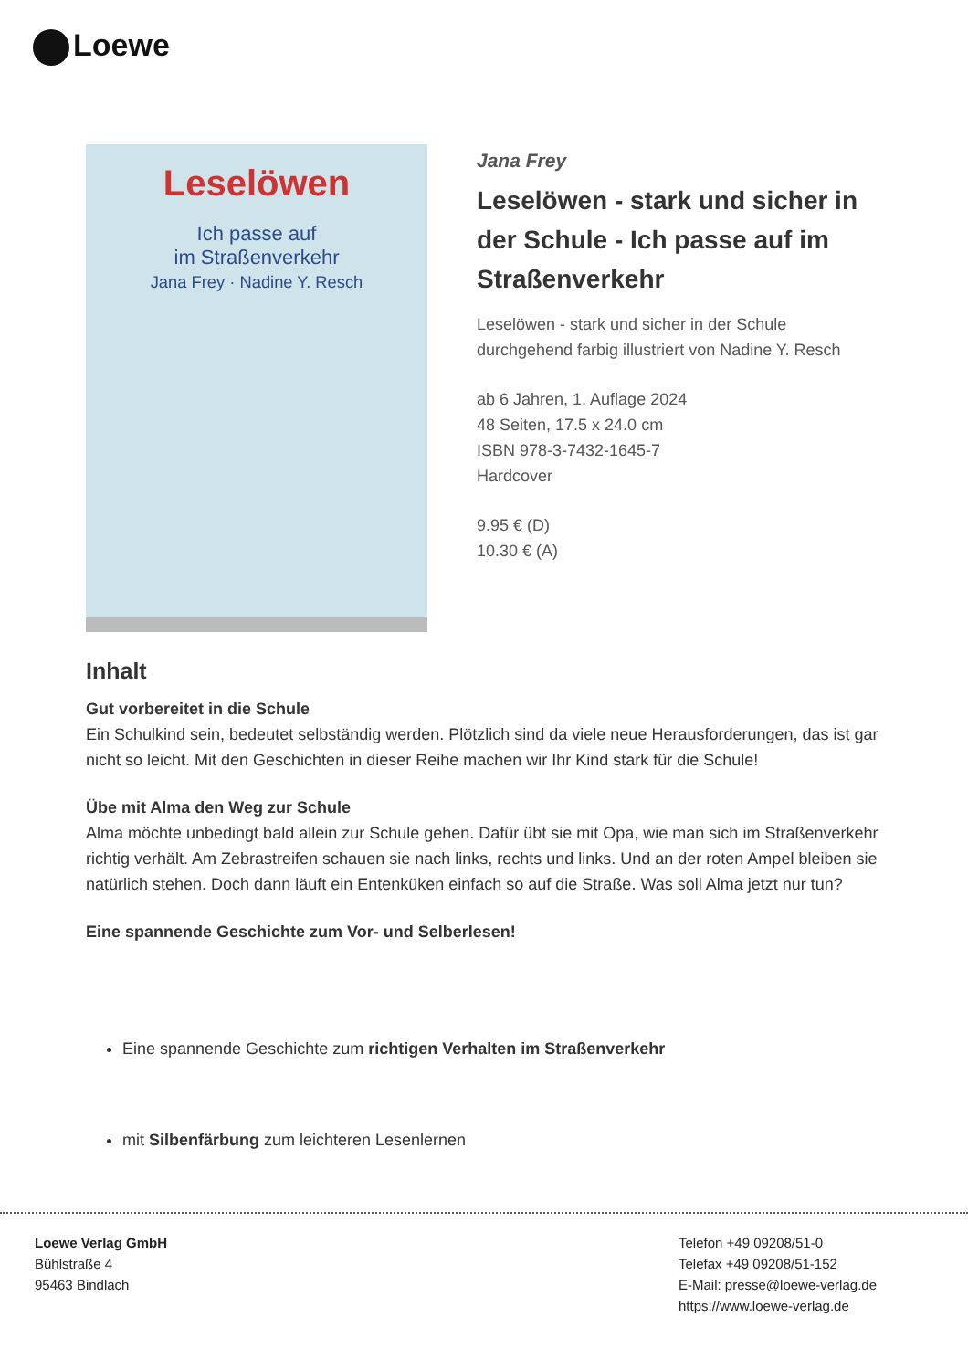Loewe
Leselöwen
Ich passe auf
im Straßenverkehr
Jana Frey · Nadine Y. Resch
Jana Frey
Leselöwen - stark und sicher in der Schule - Ich passe auf im Straßenverkehr
Leselöwen - stark und sicher in der Schule
durchgehend farbig illustriert von Nadine Y. Resch
ab 6 Jahren, 1. Auflage 2024
48 Seiten, 17.5 x 24.0 cm
ISBN 978-3-7432-1645-7
Hardcover
9.95 € (D)
10.30 € (A)
Inhalt
Gut vorbereitet in die Schule
Ein Schulkind sein, bedeutet selbständig werden. Plötzlich sind da viele neue Herausforderungen, das ist gar nicht so leicht. Mit den Geschichten in dieser Reihe machen wir Ihr Kind stark für die Schule!
Übe mit Alma den Weg zur Schule
Alma möchte unbedingt bald allein zur Schule gehen. Dafür übt sie mit Opa, wie man sich im Straßenverkehr richtig verhält. Am Zebrastreifen schauen sie nach links, rechts und links. Und an der roten Ampel bleiben sie natürlich stehen. Doch dann läuft ein Entenküken einfach so auf die Straße. Was soll Alma jetzt nur tun?
Eine spannende Geschichte zum Vor- und Selberlesen!
Eine spannende Geschichte zum richtigen Verhalten im Straßenverkehr
mit Silbenfärbung zum leichteren Lesenlernen
Loewe Verlag GmbH
Bühlstraße 4
95463 Bindlach
Telefon +49 09208/51-0
Telefax +49 09208/51-152
E-Mail: presse@loewe-verlag.de
https://www.loewe-verlag.de